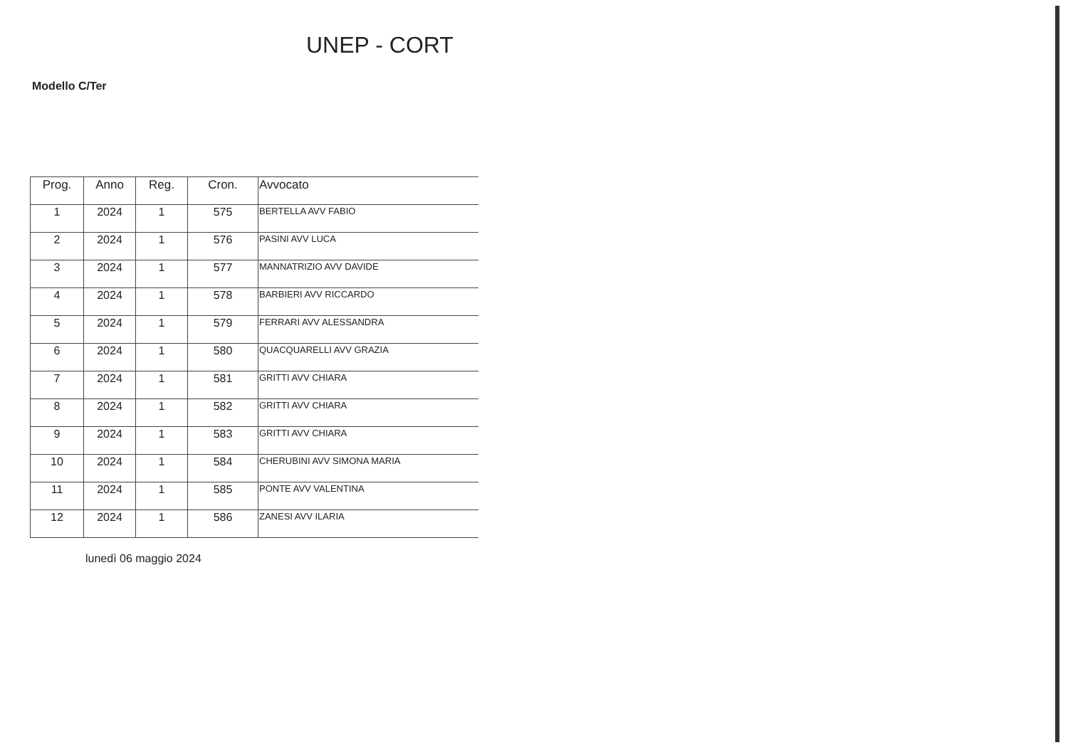UNEP - CORT
Modello C/Ter
| Prog. | Anno | Reg. | Cron. | Avvocato |
| --- | --- | --- | --- | --- |
| 1 | 2024 | 1 | 575 | BERTELLA AVV FABIO |
| 2 | 2024 | 1 | 576 | PASINI AVV LUCA |
| 3 | 2024 | 1 | 577 | MANNATRIZIO AVV DAVIDE |
| 4 | 2024 | 1 | 578 | BARBIERI AVV RICCARDO |
| 5 | 2024 | 1 | 579 | FERRARI AVV ALESSANDRA |
| 6 | 2024 | 1 | 580 | QUACQUARELLI AVV GRAZIA |
| 7 | 2024 | 1 | 581 | GRITTI AVV CHIARA |
| 8 | 2024 | 1 | 582 | GRITTI AVV CHIARA |
| 9 | 2024 | 1 | 583 | GRITTI AVV CHIARA |
| 10 | 2024 | 1 | 584 | CHERUBINI AVV SIMONA MARIA |
| 11 | 2024 | 1 | 585 | PONTE AVV VALENTINA |
| 12 | 2024 | 1 | 586 | ZANESI AVV ILARIA |
lunedì 06 maggio 2024